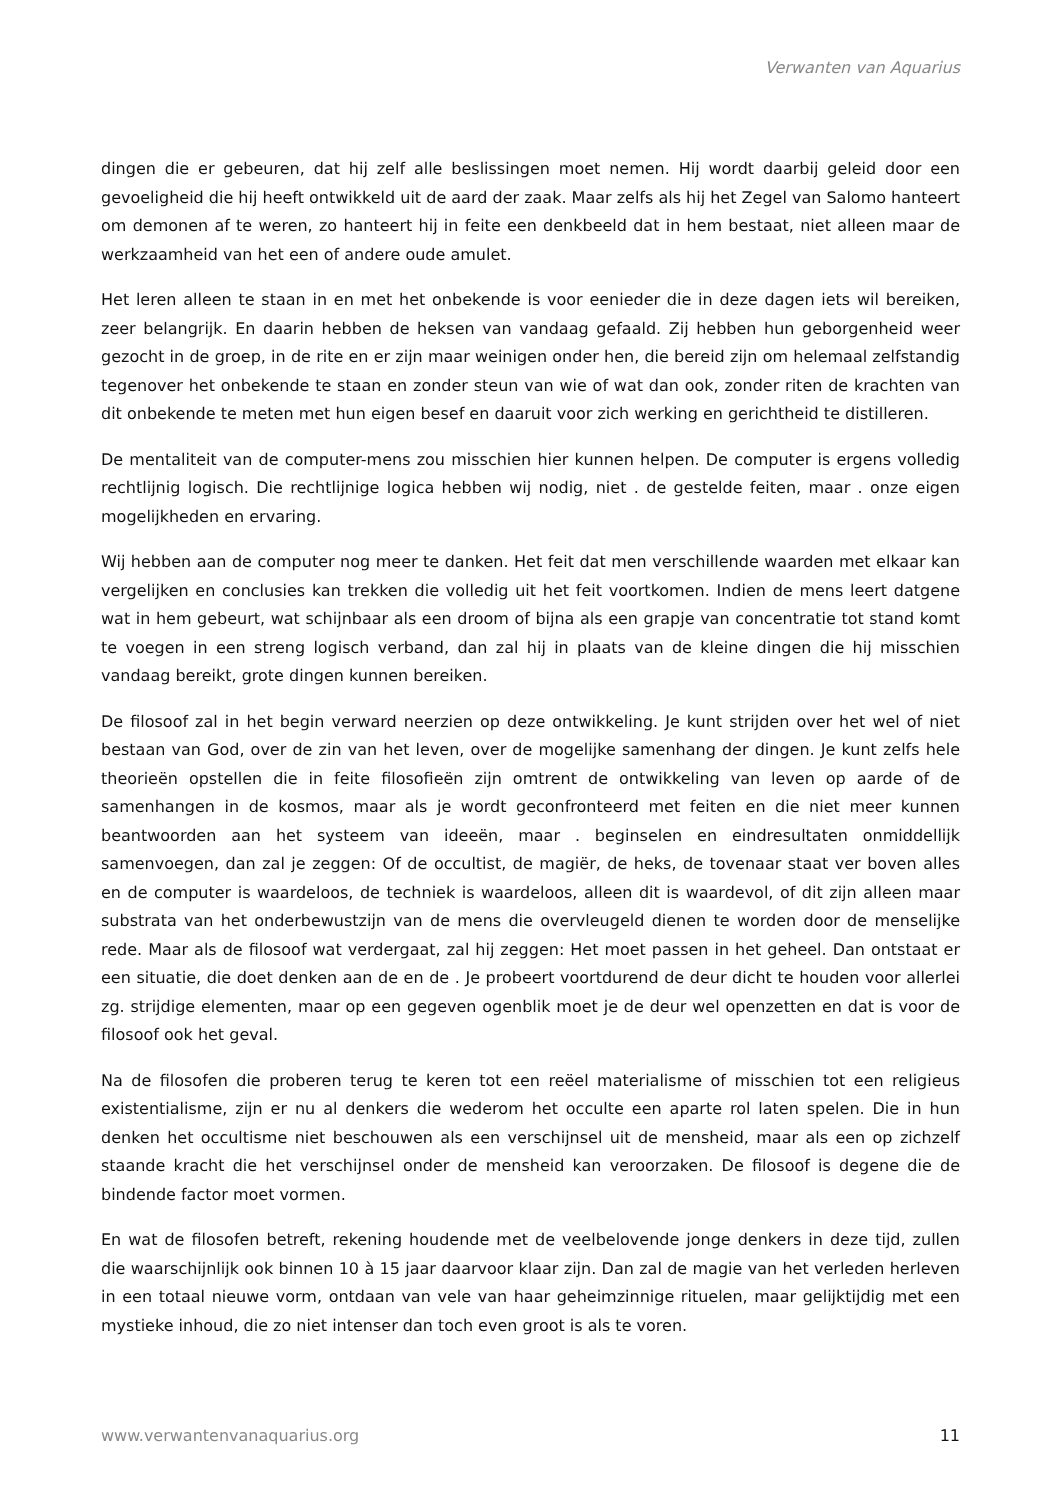Verwanten van Aquarius
dingen die er gebeuren, dat hij zelf alle beslissingen moet nemen. Hij wordt daarbij geleid door een gevoeligheid die hij heeft ontwikkeld uit de aard der zaak. Maar zelfs als hij het Zegel van Salomo hanteert om demonen af te weren, zo hanteert hij in feite een denkbeeld dat in hem bestaat, niet alleen maar de werkzaamheid van het een of andere oude amulet.
Het leren alleen te staan in en met het onbekende is voor eenieder die in deze dagen iets wil bereiken, zeer belangrijk. En daarin hebben de heksen van vandaag gefaald. Zij hebben hun geborgenheid weer gezocht in de groep, in de rite en er zijn maar weinigen onder hen, die bereid zijn om helemaal zelfstandig tegenover het onbekende te staan en zonder steun van wie of wat dan ook, zonder riten de krachten van dit onbekende te meten met hun eigen besef en daaruit voor zich werking en gerichtheid te distilleren.
De mentaliteit van de computer-mens zou misschien hier kunnen helpen. De computer is ergens volledig rechtlijnig logisch. Die rechtlijnige logica hebben wij nodig, niet . de gestelde feiten, maar . onze eigen mogelijkheden en ervaring.
Wij hebben aan de computer nog meer te danken. Het feit dat men verschillende waarden met elkaar kan vergelijken en conclusies kan trekken die volledig uit het feit voortkomen. Indien de mens leert datgene wat in hem gebeurt, wat schijnbaar als een droom of bijna als een grapje van concentratie tot stand komt te voegen in een streng logisch verband, dan zal hij in plaats van de kleine dingen die hij misschien vandaag bereikt, grote dingen kunnen bereiken.
De filosoof zal in het begin verward neerzien op deze ontwikkeling. Je kunt strijden over het wel of niet bestaan van God, over de zin van het leven, over de mogelijke samenhang der dingen. Je kunt zelfs hele theorieën opstellen die in feite filosofieën zijn omtrent de ontwikkeling van leven op aarde of de samenhangen in de kosmos, maar als je wordt geconfronteerd met feiten en die niet meer kunnen beantwoorden aan het systeem van ideeën, maar . beginselen en eindresultaten onmiddellijk samenvoegen, dan zal je zeggen: Of de occultist, de magiër, de heks, de tovenaar staat ver boven alles en de computer is waardeloos, de techniek is waardeloos, alleen dit is waardevol, of dit zijn alleen maar substrata van het onderbewustzijn van de mens die overvleugeld dienen te worden door de menselijke rede. Maar als de filosoof wat verdergaat, zal hij zeggen: Het moet passen in het geheel. Dan ontstaat er een situatie, die doet denken aan de en de . Je probeert voortdurend de deur dicht te houden voor allerlei zg. strijdige elementen, maar op een gegeven ogenblik moet je de deur wel openzetten en dat is voor de filosoof ook het geval.
Na de filosofen die proberen terug te keren tot een reëel materialisme of misschien tot een religieus existentialisme, zijn er nu al denkers die wederom het occulte een aparte rol laten spelen. Die in hun denken het occultisme niet beschouwen als een verschijnsel uit de mensheid, maar als een op zichzelf staande kracht die het verschijnsel onder de mensheid kan veroorzaken. De filosoof is degene die de bindende factor moet vormen.
En wat de filosofen betreft, rekening houdende met de veelbelovende jonge denkers in deze tijd, zullen die waarschijnlijk ook binnen 10 à 15 jaar daarvoor klaar zijn. Dan zal de magie van het verleden herleven in een totaal nieuwe vorm, ontdaan van vele van haar geheimzinnige rituelen, maar gelijktijdig met een mystieke inhoud, die zo niet intenser dan toch even groot is als te voren.
www.verwantenvanaquarius.org 11